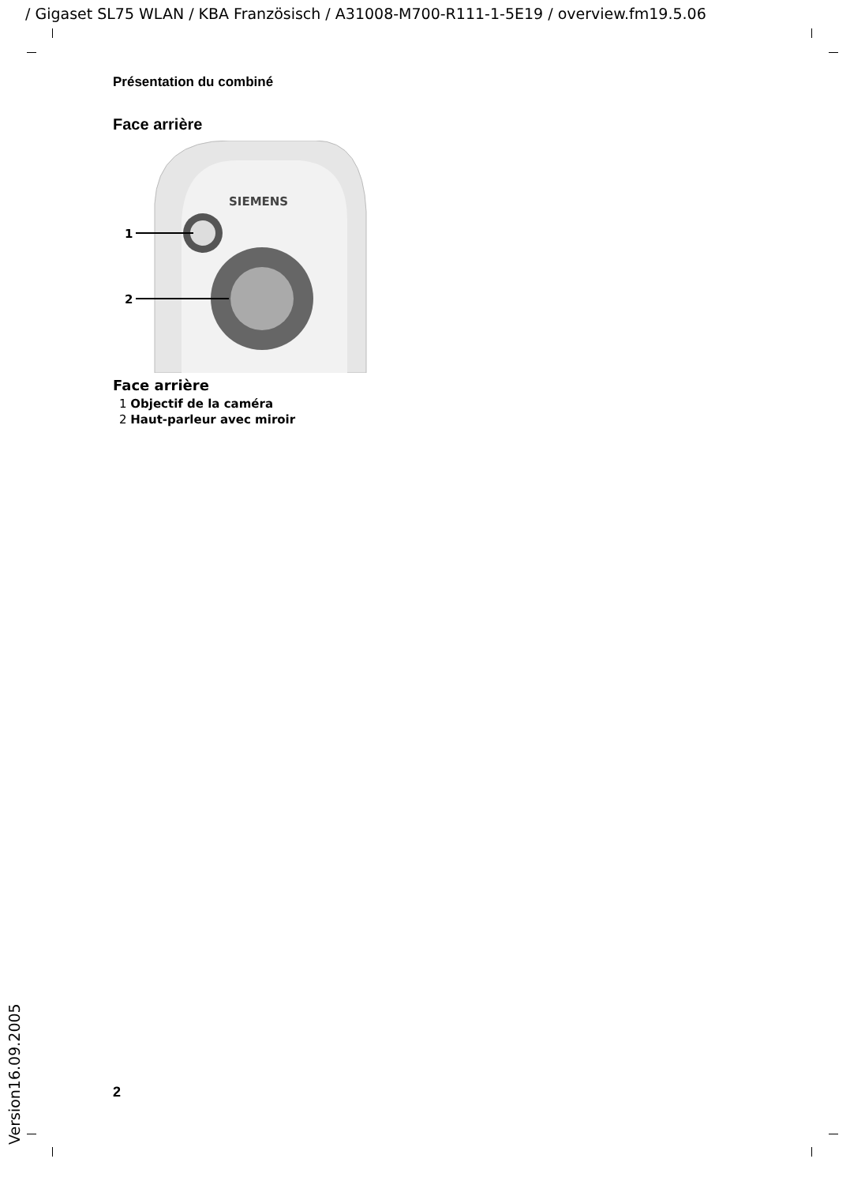/ Gigaset SL75 WLAN / KBA Französisch / A31008-M700-R111-1-5E19 / overview.fm19.5.06
Présentation du combiné
Face arrière
SIEMENS
1
2
Face arrière
1 Objectif de la caméra
2 Haut-parleur avec miroir
2
Version16.09.2005